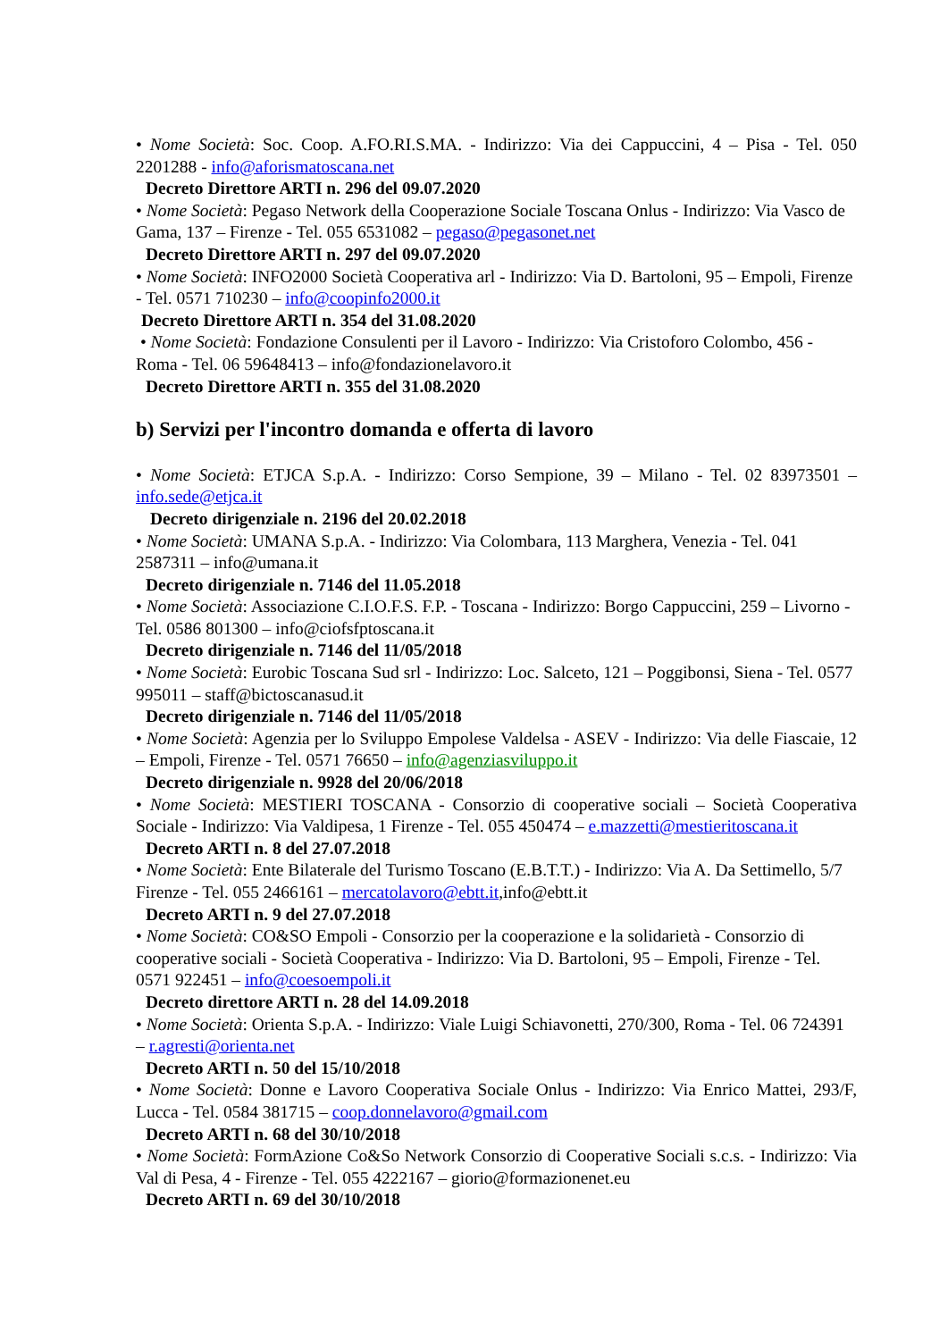• Nome Società: Soc. Coop. A.FO.RI.S.MA. - Indirizzo: Via dei Cappuccini, 4 – Pisa - Tel. 050 2201288 - info@aforismatoscana.net
Decreto Direttore ARTI n. 296 del 09.07.2020
• Nome Società: Pegaso Network della Cooperazione Sociale Toscana Onlus - Indirizzo: Via Vasco de Gama, 137 – Firenze - Tel. 055 6531082 – pegaso@pegasonet.net
Decreto Direttore ARTI n. 297 del 09.07.2020
• Nome Società: INFO2000 Società Cooperativa arl - Indirizzo: Via D. Bartoloni, 95 – Empoli, Firenze - Tel. 0571 710230 – info@coopinfo2000.it
Decreto Direttore ARTI n. 354 del 31.08.2020
• Nome Società: Fondazione Consulenti per il Lavoro - Indirizzo: Via Cristoforo Colombo, 456 - Roma - Tel. 06 59648413 – info@fondazionelavoro.it
Decreto Direttore ARTI n. 355 del 31.08.2020
b) Servizi per l'incontro domanda e offerta di lavoro
• Nome Società: ETJCA S.p.A. - Indirizzo: Corso Sempione, 39 – Milano - Tel. 02 83973501 – info.sede@etjca.it
Decreto dirigenziale n. 2196 del 20.02.2018
• Nome Società: UMANA S.p.A. - Indirizzo: Via Colombara, 113 Marghera, Venezia - Tel. 041 2587311 – info@umana.it
Decreto dirigenziale n. 7146 del 11.05.2018
• Nome Società: Associazione C.I.O.F.S. F.P. - Toscana - Indirizzo: Borgo Cappuccini, 259 – Livorno - Tel. 0586 801300 – info@ciofsfptoscana.it
Decreto dirigenziale n. 7146 del 11/05/2018
• Nome Società: Eurobic Toscana Sud srl - Indirizzo: Loc. Salceto, 121 – Poggibonsi, Siena - Tel. 0577 995011 – staff@bictoscanasud.it
Decreto dirigenziale n. 7146 del 11/05/2018
• Nome Società: Agenzia per lo Sviluppo Empolese Valdelsa - ASEV - Indirizzo: Via delle Fiascaie, 12 – Empoli, Firenze - Tel. 0571 76650 – info@agenziasviluppo.it
Decreto dirigenziale n. 9928 del 20/06/2018
• Nome Società: MESTIERI TOSCANA - Consorzio di cooperative sociali – Società Cooperativa Sociale - Indirizzo: Via Valdipesa, 1 Firenze - Tel. 055 450474 – e.mazzetti@mestieritoscana.it
Decreto ARTI n. 8 del 27.07.2018
• Nome Società: Ente Bilaterale del Turismo Toscano (E.B.T.T.) - Indirizzo: Via A. Da Settimello, 5/7 Firenze - Tel. 055 2466161 – mercatolavoro@ebtt.it,info@ebtt.it
Decreto ARTI n. 9 del 27.07.2018
• Nome Società: CO&SO Empoli - Consorzio per la cooperazione e la solidarietà - Consorzio di cooperative sociali - Società Cooperativa - Indirizzo: Via D. Bartoloni, 95 – Empoli, Firenze - Tel. 0571 922451 – info@coesoempoli.it
Decreto direttore ARTI n. 28 del 14.09.2018
• Nome Società: Orienta S.p.A. - Indirizzo: Viale Luigi Schiavonetti, 270/300, Roma - Tel. 06 724391 – r.agresti@orienta.net
Decreto ARTI n. 50 del 15/10/2018
• Nome Società: Donne e Lavoro Cooperativa Sociale Onlus - Indirizzo: Via Enrico Mattei, 293/F, Lucca - Tel. 0584 381715 – coop.donnelavoro@gmail.com
Decreto ARTI n. 68 del 30/10/2018
• Nome Società: FormAzione Co&So Network Consorzio di Cooperative Sociali s.c.s. - Indirizzo: Via Val di Pesa, 4 - Firenze - Tel. 055 4222167 – giorio@formazionenet.eu
Decreto ARTI n. 69 del 30/10/2018